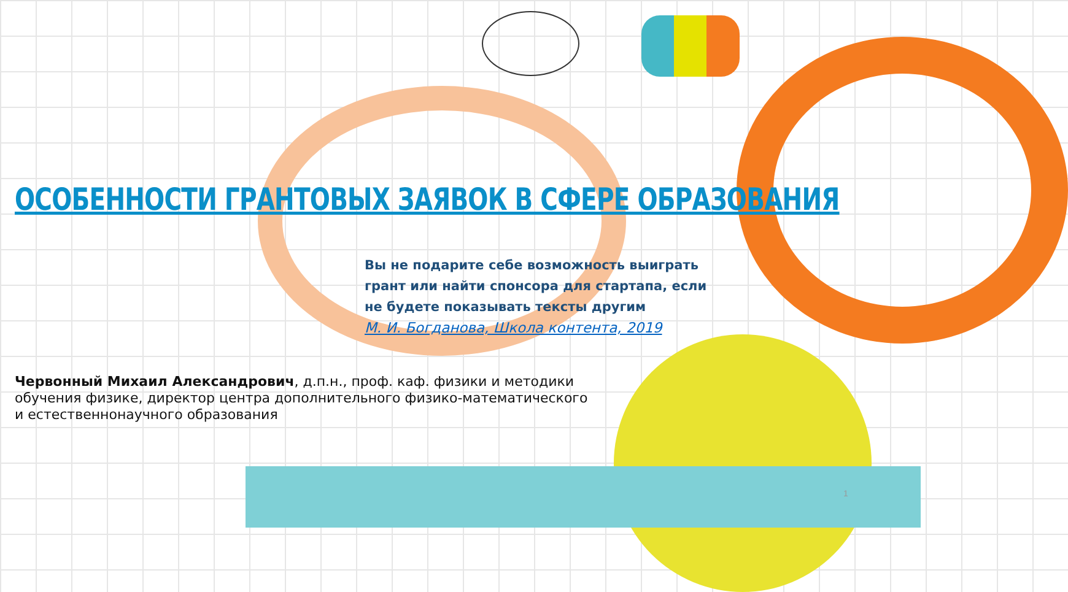ОСОБЕННОСТИ ГРАНТОВЫХ ЗАЯВОК В СФЕРЕ ОБРАЗОВАНИЯ
Вы не подарите себе возможность выиграть грант или найти спонсора для стартапа, если не будете показывать тексты другим
М. И. Богданова, Школа контента, 2019
Червонный Михаил Александрович, д.п.н., проф. каф. физики и методики обучения физике, директор центра дополнительного физико-математического и естественнонаучного образования
1